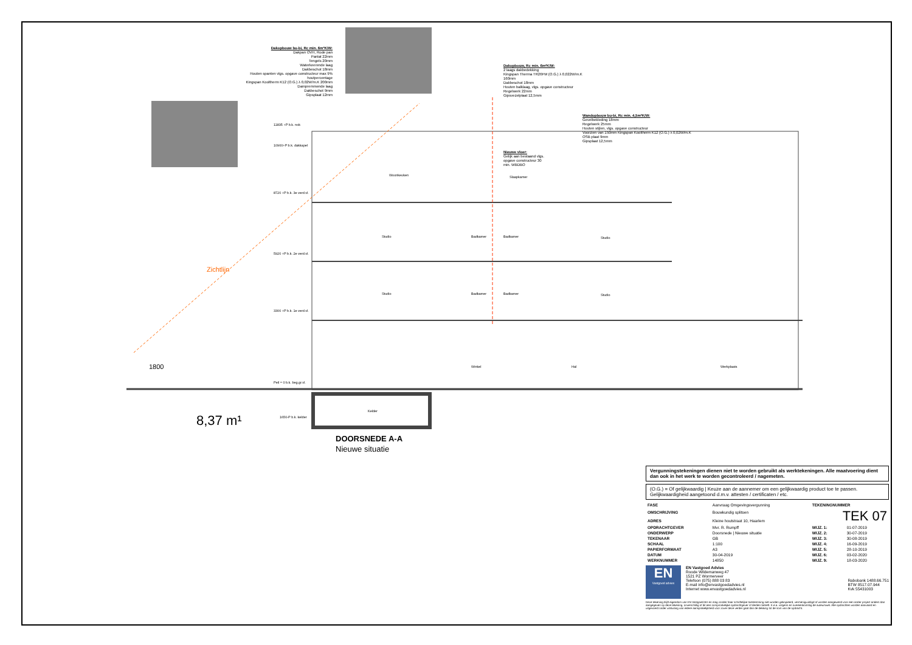Dakopbouw bu-bi, Rc min. 6m²K/W:
Dakpan OVH, Rode pan
Panlat 22mm
Tengels 20mm
Waterkeerende laag
Dakbeschot 18mm
Houten spanten vlgs. opgave constructeur max 9% houtpercentage
Kingspan Kooltherm K12 (O.G.) λ 0,02W/m.K 200mm
Dampremmende laag
Dakbeschot 9mm
Gipsplaat 12mm
Dakopbouw, Rc min. 6m²K/W:
2 laags dakbedekking
Kingspan Therma TR26FM (O.G.) λ 0,022W/m.K 160mm
Dakbeschot 18mm
Houten balklaag, vlgs. opgave constructeur
Regelwerk 22mm
Gipsvezelplaat 12,5mm
Wandopbouw bu-bi, Rc min. 4,5m²K/W:
Gevelbekleding 18mm
Regelwerk 25mm
Houten stijlen, vlgs. opgave constructeur
Voorzien van 150mm Kingspan Kooltherm K12 (O.G.) λ 0,02W/m.K
OSB plaat 9mm
Gipsplaat 12,5mm
Nieuwe vloer:
Gelijk aan bestaand vlgs. opgave constructeur 30 min. WBDBO
11835 +P b.k. nok
10900+P b.k. dakkapel
8720 +P b.k. 3e verd.vl.
5920 +P b.k. 2e verd.vl.
3300 +P b.k. 1e verd.vl.
Peil = 0 b.k. beg.gr.vl.
1650-P b.k. kelder
Woonkeuken Slaapkamer
Studio Badkamer Badkamer Studio
Studio Badkamer Badkamer Studio
Winkel Hal Werkplaats
Kelder
Zichtlijn
1800
8,37 m¹
DOORSNEDE A-A
Nieuwe situatie
Vergunningstekeningen dienen niet te worden gebruikt als werktekeningen. Alle maatvoering dient dan ook in het werk te worden gecontroleerd / nagemeten.
(O.G.) = Of gelijkwaardig | Keuze aan de aannemer om een gelijkwaardig product toe te passen. Gelijkwaardigheid aangetoond d.m.v. attesten / certificaten / etc.
| FASE | Aanvraag Omgevingsvergunning | TEKENINGNUMMER | |
| OMSCHRIJVING | Bouwkundig splitsen | TEK 07 | |
| ADRES | Kleine houtstraat 10, Haarlem | | |
| OPDRACHTGEVER | Mvr. R. Rumpff | WIJZ. 1: | 01-07-2019 |
| ONDERWERP | Doorsnede / Nieuwe situatie | WIJZ. 2: | 30-07-2019 |
| TEKENAAR | GB | WIJZ. 3: | 30-08-2019 |
| SCHAAL | 1:100 | WIJZ. 4: | 16-09-2019 |
| PAPIERFORMAAT | A3 | WIJZ. 5: | 28-10-2019 |
| DATUM | 30-04-2019 | WIJZ. 6: | 03-02-2020 |
| WERKNUMMER | 14850 | WIJZ. 9: | 18-03-2020 |
EN
Vastgoed advies
EN Vastgoed Advies
Roode Wildemanweg 47
1521 PZ Wormerveer
Telefoon (075) 888 03 83
E-mail info@envastgoedadvies.nl
Internet www.envastgoedadvies.nl
Rabobank 1488.66.751
BTW 8517.07.944
Kvk 55431003
Deze tekening blijft eigendom van EN Vastgoed BV en mag zonder haar schriftelijke toestemming niet worden gekopieerd, vermenigvuldigd of worden aangewend voor een ander project anders dan aangegeven op deze tekening, onverschillig of dit een oorspronkelijke opdrachtgever of derden betreft. E.e.a. volgens en overeenkomstig de auteurswet. Alle opdrachten worden aanvaard en uitgevoerd onder uitsluiting van iedere aansprakelijkheid voor zover deze verder gaat dan de dekking tot de som van de opdracht.